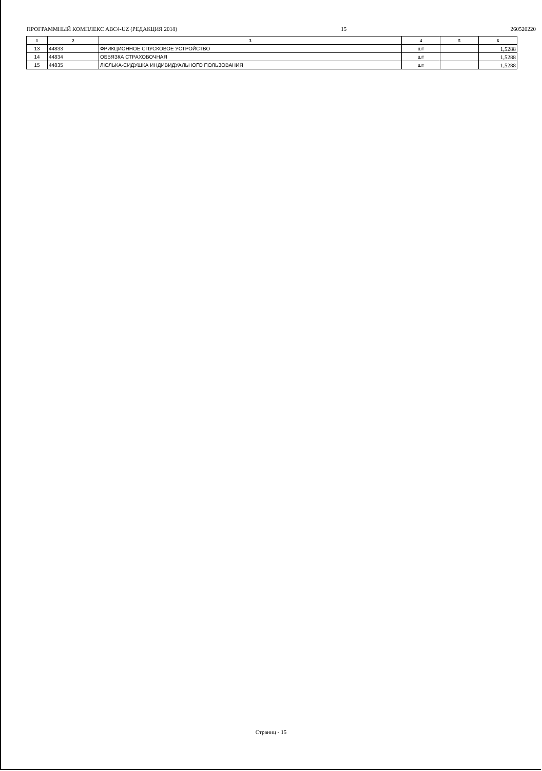ПРОГРАММНЫЙ КОМПЛЕКС ABC4-UZ (РЕДАКЦИЯ 2018) 15 260520220
| 1 | 2 | 3 | 4 | 5 | 6 |
| --- | --- | --- | --- | --- | --- |
| 13 | 44833 | ФРИКЦИОННОЕ СПУСКОВОЕ УСТРОЙСТВО | шт | | 1,5288 |
| 14 | 44834 | ОБВЯЗКА СТРАХОВОЧНАЯ | шт | | 1,5288 |
| 15 | 44835 | ЛЮЛЬКА-СИДУШКА ИНДИВИДУАЛЬНОГО ПОЛЬЗОВАНИЯ | шт | | 1,5288 |
Страниц - 15